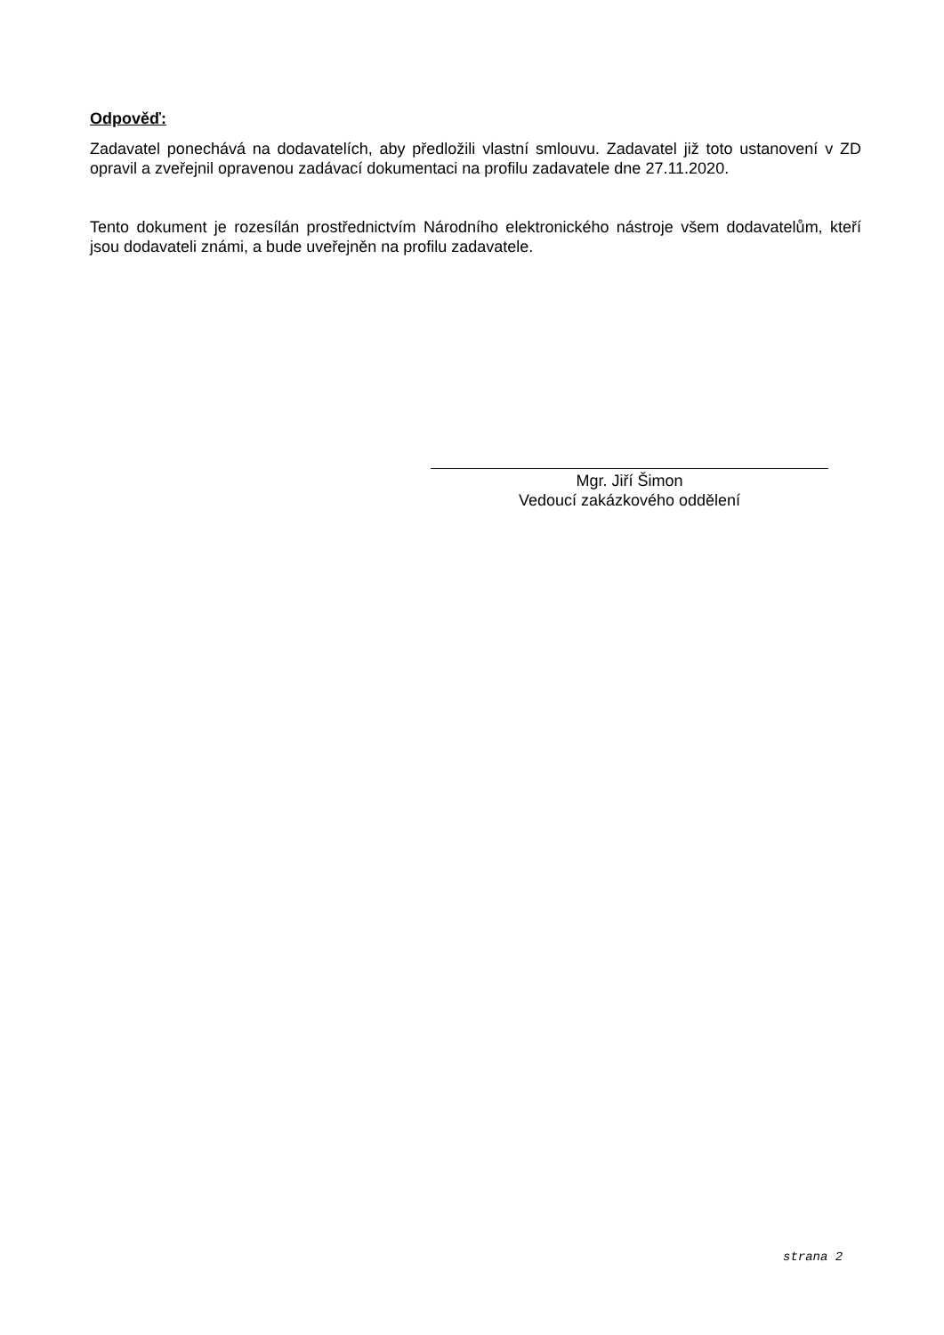Odpověď:
Zadavatel ponechává na dodavatelích, aby předložili vlastní smlouvu. Zadavatel již toto ustanovení v ZD opravil a zveřejnil opravenou zadávací dokumentaci na profilu zadavatele dne 27.11.2020.
Tento dokument je rozesílán prostřednictvím Národního elektronického nástroje všem dodavatelům, kteří jsou dodavateli známi, a bude uveřejněn na profilu zadavatele.
Mgr. Jiří Šimon
Vedoucí zakázkového oddělení
strana 2